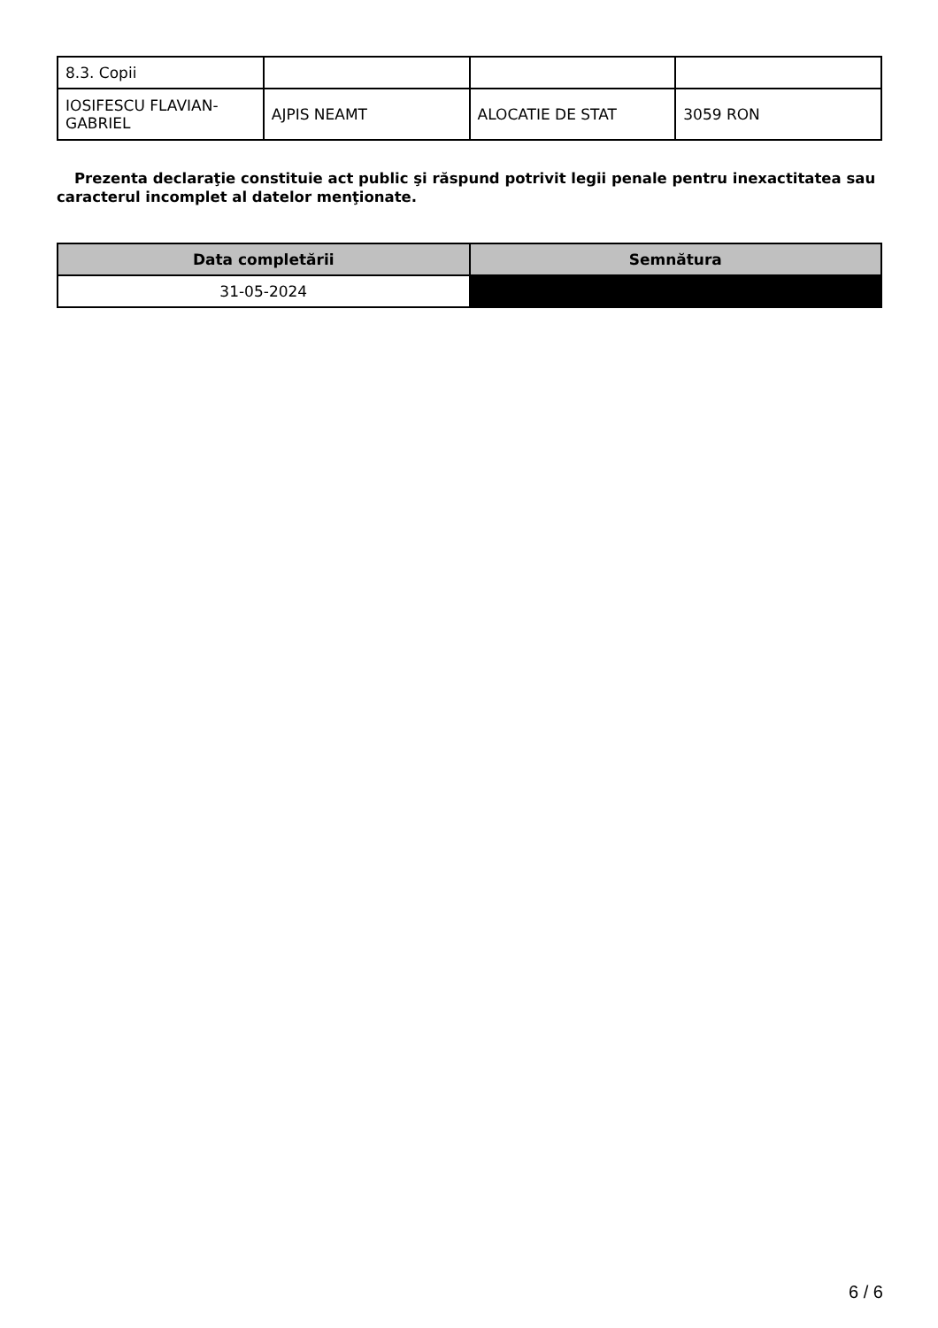| 8.3. Copii | | | |
| IOSIFESCU FLAVIAN-GABRIEL | AJPIS NEAMT | ALOCATIE DE STAT | 3059 RON |
Prezenta declaraţie constituie act public şi răspund potrivit legii penale pentru inexactitatea sau caracterul incomplet al datelor menţionate.
| Data completării | Semnătura |
| --- | --- |
| 31-05-2024 | |
6 / 6